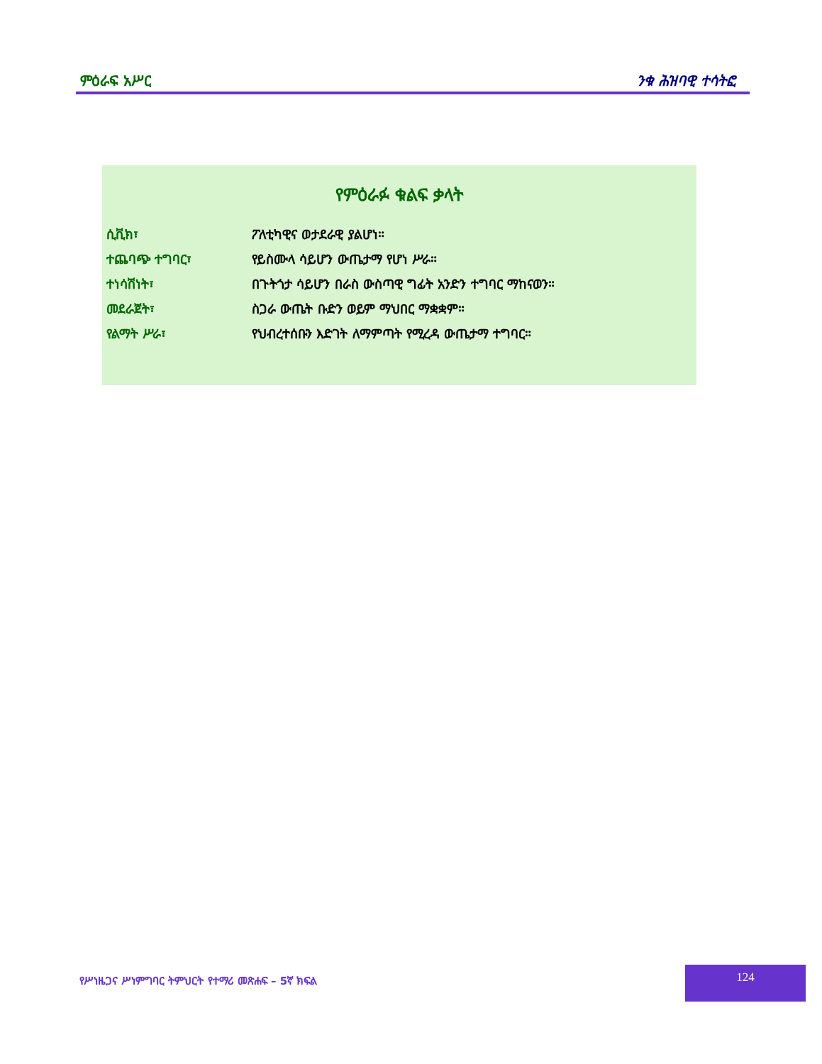ምዕራፍ አሥር ንቁ ሕዝባዊ ተሳትፎ
የምዕራፉ ቁልፍ ቃላት
ሲቪክ፣ ፖለቲካዊና ወታደራዊ ያልሆነ።
ተጨባጭ ተግባር፣ የይስሙላ ሳይሆን ውጤታማ የሆነ ሥራ።
ተነሳሽነት፣ በጉትጎታ ሳይሆን በራስ ውስጣዊ ግፊት አንድን ተግባር ማከናወን።
መደራጀት፣ ስጋራ ውጤት ቡድን ወይም ማህበር ማቋቋም።
የልማት ሥራ፣ የህብረተሰቡን እድገት ለማምጣት የሚረዳ ውጤታማ ተግባር።
የሥነዜጋና ሥነምግባር ትምህርት የተማሪ መጽሐፍ – 5ኛ ክፍል
124